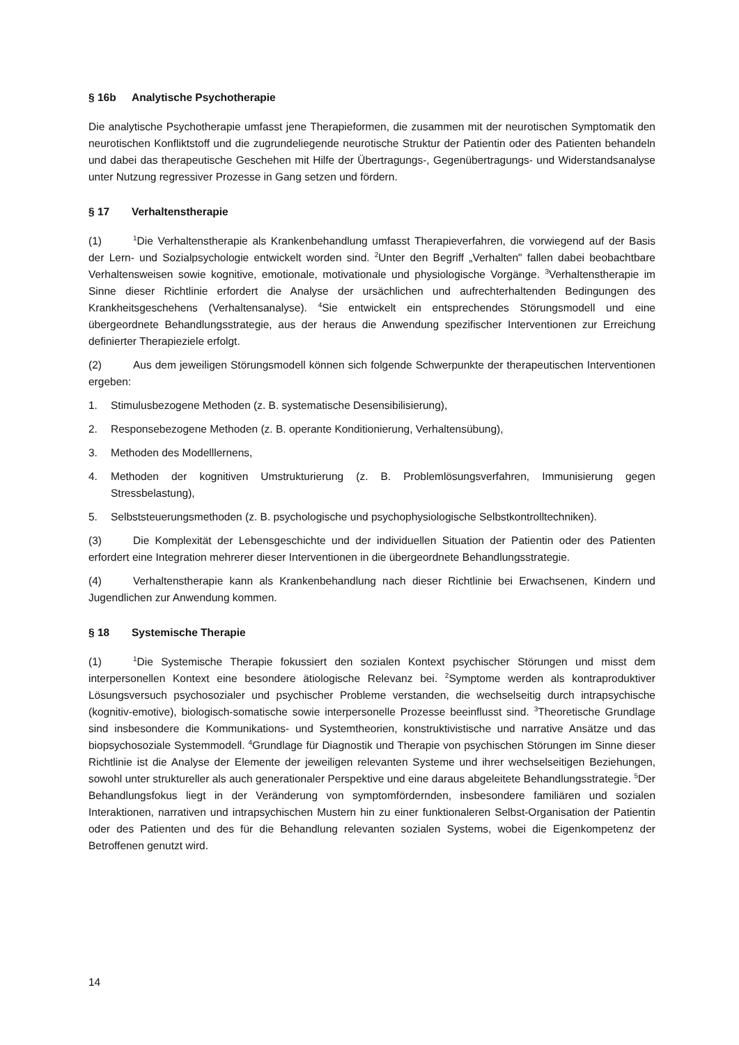§ 16b Analytische Psychotherapie
Die analytische Psychotherapie umfasst jene Therapieformen, die zusammen mit der neurotischen Symptomatik den neurotischen Konfliktstoff und die zugrundeliegende neurotische Struktur der Patientin oder des Patienten behandeln und dabei das therapeutische Geschehen mit Hilfe der Übertragungs-, Gegenübertragungs- und Widerstandsanalyse unter Nutzung regressiver Prozesse in Gang setzen und fördern.
§ 17 Verhaltenstherapie
(1)<sup>1</sup>Die Verhaltenstherapie als Krankenbehandlung umfasst Therapieverfahren, die vorwiegend auf der Basis der Lern- und Sozialpsychologie entwickelt worden sind. <sup>2</sup>Unter den Begriff „Verhalten" fallen dabei beobachtbare Verhaltensweisen sowie kognitive, emotionale, motivationale und physiologische Vorgänge. <sup>3</sup>Verhaltenstherapie im Sinne dieser Richtlinie erfordert die Analyse der ursächlichen und aufrechterhaltenden Bedingungen des Krankheitsgeschehens (Verhaltensanalyse). <sup>4</sup>Sie entwickelt ein entsprechendes Störungsmodell und eine übergeordnete Behandlungsstrategie, aus der heraus die Anwendung spezifischer Interventionen zur Erreichung definierter Therapieziele erfolgt.
(2) Aus dem jeweiligen Störungsmodell können sich folgende Schwerpunkte der therapeutischen Interventionen ergeben:
1. Stimulusbezogene Methoden (z. B. systematische Desensibilisierung),
2. Responsebezogene Methoden (z. B. operante Konditionierung, Verhaltensübung),
3. Methoden des Modelllernens,
4. Methoden der kognitiven Umstrukturierung (z. B. Problemlösungsverfahren, Immunisierung gegen Stressbelastung),
5. Selbststeuerungsmethoden (z. B. psychologische und psychophysiologische Selbstkontrolltechniken).
(3) Die Komplexität der Lebensgeschichte und der individuellen Situation der Patientin oder des Patienten erfordert eine Integration mehrerer dieser Interventionen in die übergeordnete Behandlungsstrategie.
(4) Verhaltenstherapie kann als Krankenbehandlung nach dieser Richtlinie bei Erwachsenen, Kindern und Jugendlichen zur Anwendung kommen.
§ 18 Systemische Therapie
(1)<sup>1</sup>Die Systemische Therapie fokussiert den sozialen Kontext psychischer Störungen und misst dem interpersonellen Kontext eine besondere ätiologische Relevanz bei. <sup>2</sup>Symptome werden als kontraproduktiver Lösungsversuch psychosozialer und psychischer Probleme verstanden, die wechselseitig durch intrapsychische (kognitiv-emotive), biologisch-somatische sowie interpersonelle Prozesse beeinflusst sind. <sup>3</sup>Theoretische Grundlage sind insbesondere die Kommunikations- und Systemtheorien, konstruktivistische und narrative Ansätze und das biopsychosoziale Systemmodell. <sup>4</sup>Grundlage für Diagnostik und Therapie von psychischen Störungen im Sinne dieser Richtlinie ist die Analyse der Elemente der jeweiligen relevanten Systeme und ihrer wechselseitigen Beziehungen, sowohl unter struktureller als auch generationaler Perspektive und eine daraus abgeleitete Behandlungsstrategie. <sup>5</sup>Der Behandlungsfokus liegt in der Veränderung von symptomfördernden, insbesondere familiären und sozialen Interaktionen, narrativen und intrapsychischen Mustern hin zu einer funktionaleren Selbst-Organisation der Patientin oder des Patienten und des für die Behandlung relevanten sozialen Systems, wobei die Eigenkompetenz der Betroffenen genutzt wird.
14